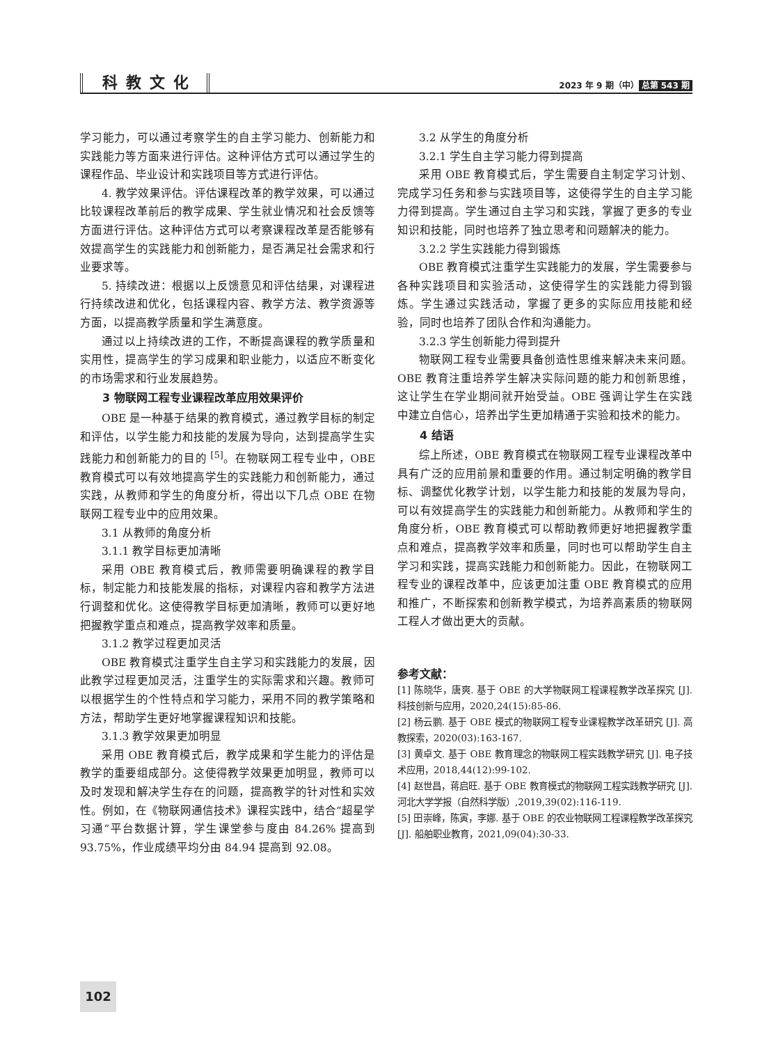科教文化
2023 年 9 期（中） 总第 543 期
学习能力，可以通过考察学生的自主学习能力、创新能力和实践能力等方面来进行评估。这种评估方式可以通过学生的课程作品、毕业设计和实践项目等方式进行评估。
4. 教学效果评估。评估课程改革的教学效果，可以通过比较课程改革前后的教学成果、学生就业情况和社会反馈等方面进行评估。这种评估方式可以考察课程改革是否能够有效提高学生的实践能力和创新能力，是否满足社会需求和行业要求等。
5. 持续改进：根据以上反馈意见和评估结果，对课程进行持续改进和优化，包括课程内容、教学方法、教学资源等方面，以提高教学质量和学生满意度。
通过以上持续改进的工作，不断提高课程的教学质量和实用性，提高学生的学习成果和职业能力，以适应不断变化的市场需求和行业发展趋势。
3 物联网工程专业课程改革应用效果评价
OBE 是一种基于结果的教育模式，通过教学目标的制定和评估，以学生能力和技能的发展为导向，达到提高学生实践能力和创新能力的目的 <sup>[5]</sup>。在物联网工程专业中，OBE 教育模式可以有效地提高学生的实践能力和创新能力，通过实践，从教师和学生的角度分析，得出以下几点 OBE 在物联网工程专业中的应用效果。
3.1 从教师的角度分析
3.1.1 教学目标更加清晰
采用 OBE 教育模式后，教师需要明确课程的教学目标，制定能力和技能发展的指标，对课程内容和教学方法进行调整和优化。这使得教学目标更加清晰，教师可以更好地把握教学重点和难点，提高教学效率和质量。
3.1.2 教学过程更加灵活
OBE 教育模式注重学生自主学习和实践能力的发展，因此教学过程更加灵活，注重学生的实际需求和兴趣。教师可以根据学生的个性特点和学习能力，采用不同的教学策略和方法，帮助学生更好地掌握课程知识和技能。
3.1.3 教学效果更加明显
采用 OBE 教育模式后，教学成果和学生能力的评估是教学的重要组成部分。这使得教学效果更加明显，教师可以及时发现和解决学生存在的问题，提高教学的针对性和实效性。例如，在《物联网通信技术》课程实践中，结合“超星学习通”平台数据计算，学生课堂参与度由 84.26% 提高到 93.75%，作业成绩平均分由 84.94 提高到 92.08。
3.2 从学生的角度分析
3.2.1 学生自主学习能力得到提高
采用 OBE 教育模式后，学生需要自主制定学习计划、完成学习任务和参与实践项目等，这使得学生的自主学习能力得到提高。学生通过自主学习和实践，掌握了更多的专业知识和技能，同时也培养了独立思考和问题解决的能力。
3.2.2 学生实践能力得到锻炼
OBE 教育模式注重学生实践能力的发展，学生需要参与各种实践项目和实验活动，这使得学生的实践能力得到锻炼。学生通过实践活动，掌握了更多的实际应用技能和经验，同时也培养了团队合作和沟通能力。
3.2.3 学生创新能力得到提升
物联网工程专业需要具备创造性思维来解决未来问题。OBE 教育注重培养学生解决实际问题的能力和创新思维，这让学生在学业期间就开始受益。OBE 强调让学生在实践中建立自信心，培养出学生更加精通于实验和技术的能力。
4 结语
综上所述，OBE 教育模式在物联网工程专业课程改革中具有广泛的应用前景和重要的作用。通过制定明确的教学目标、调整优化教学计划，以学生能力和技能的发展为导向，可以有效提高学生的实践能力和创新能力。从教师和学生的角度分析，OBE 教育模式可以帮助教师更好地把握教学重点和难点，提高教学效率和质量，同时也可以帮助学生自主学习和实践，提高实践能力和创新能力。因此，在物联网工程专业的课程改革中，应该更加注重 OBE 教育模式的应用和推广，不断探索和创新教学模式，为培养高素质的物联网工程人才做出更大的贡献。
参考文献：
[1] 陈晓华，唐爽. 基于 OBE 的大学物联网工程课程教学改革探究 [J]. 科技创新与应用，2020,24(15):85-86.
[2] 杨云鹏. 基于 OBE 模式的物联网工程专业课程教学改革研究 [J]. 高教探索，2020(03):163-167.
[3] 黄卓文. 基于 OBE 教育理念的物联网工程实践教学研究 [J]. 电子技术应用，2018,44(12):99-102.
[4] 赵世昌，蒋启旺. 基于 OBE 教育模式的物联网工程实践教学研究 [J]. 河北大学学报（自然科学版）,2019,39(02):116-119.
[5] 田崇峰，陈寅，李娜. 基于 OBE 的农业物联网工程课程教学改革探究 [J]. 船舶职业教育，2021,09(04):30-33.
102